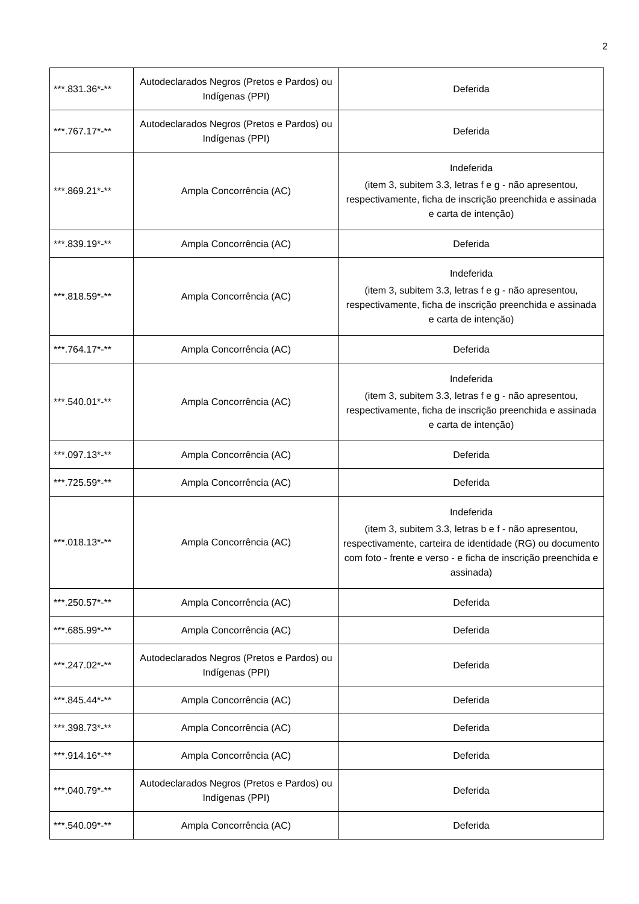2
| ***.831.36*-** | Autodeclarados Negros (Pretos e Pardos) ou Indígenas (PPI) | Deferida |
| ***.767.17*-** | Autodeclarados Negros (Pretos e Pardos) ou Indígenas (PPI) | Deferida |
| ***.869.21*-** | Ampla Concorrência (AC) | Indeferida (item 3, subitem 3.3, letras f e g - não apresentou, respectivamente, ficha de inscrição preenchida e assinada e carta de intenção) |
| ***.839.19*-** | Ampla Concorrência (AC) | Deferida |
| ***.818.59*-** | Ampla Concorrência (AC) | Indeferida (item 3, subitem 3.3, letras f e g - não apresentou, respectivamente, ficha de inscrição preenchida e assinada e carta de intenção) |
| ***.764.17*-** | Ampla Concorrência (AC) | Deferida |
| ***.540.01*-** | Ampla Concorrência (AC) | Indeferida (item 3, subitem 3.3, letras f e g - não apresentou, respectivamente, ficha de inscrição preenchida e assinada e carta de intenção) |
| ***.097.13*-** | Ampla Concorrência (AC) | Deferida |
| ***.725.59*-** | Ampla Concorrência (AC) | Deferida |
| ***.018.13*-** | Ampla Concorrência (AC) | Indeferida (item 3, subitem 3.3, letras b e f - não apresentou, respectivamente, carteira de identidade (RG) ou documento com foto - frente e verso - e ficha de inscrição preenchida e assinada) |
| ***.250.57*-** | Ampla Concorrência (AC) | Deferida |
| ***.685.99*-** | Ampla Concorrência (AC) | Deferida |
| ***.247.02*-** | Autodeclarados Negros (Pretos e Pardos) ou Indígenas (PPI) | Deferida |
| ***.845.44*-** | Ampla Concorrência (AC) | Deferida |
| ***.398.73*-** | Ampla Concorrência (AC) | Deferida |
| ***.914.16*-** | Ampla Concorrência (AC) | Deferida |
| ***.040.79*-** | Autodeclarados Negros (Pretos e Pardos) ou Indígenas (PPI) | Deferida |
| ***.540.09*-** | Ampla Concorrência (AC) | Deferida |